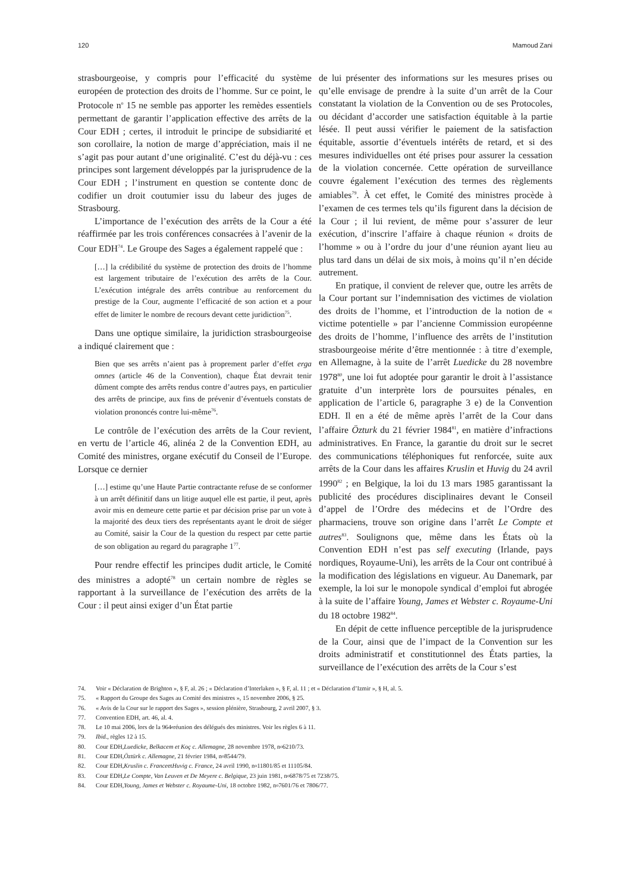120 Mamoud Zani
strasbourgeoise, y compris pour l’efficacité du système européen de protection des droits de l’homme. Sur ce point, le Protocole n<sup>o</sup> 15 ne semble pas apporter les remèdes essentiels permettant de garantir l’application effective des arrêts de la Cour EDH ; certes, il introduit le principe de subsidiarité et son corollaire, la notion de marge d’appréciation, mais il ne s’agit pas pour autant d’une originalité. C’est du déjà-vu : ces principes sont largement développés par la jurisprudence de la Cour EDH ; l’instrument en question se contente donc de codifier un droit coutumier issu du labeur des juges de Strasbourg.
L’importance de l’exécution des arrêts de la Cour a été réaffirmée par les trois conférences consacrées à l’avenir de la Cour EDH<sup>74</sup>. Le Groupe des Sages a également rappelé que :
[…] la crédibilité du système de protection des droits de l’homme est largement tributaire de l’exécution des arrêts de la Cour. L’exécution intégrale des arrêts contribue au renforcement du prestige de la Cour, augmente l’efficacité de son action et a pour effet de limiter le nombre de recours devant cette juridiction<sup>75</sup>.
Dans une optique similaire, la juridiction strasbourgeoise a indiqué clairement que :
Bien que ses arrêts n’aient pas à proprement parler d’effet erga omnes (article 46 de la Convention), chaque État devrait tenir dûment compte des arrêts rendus contre d’autres pays, en particulier des arrêts de principe, aux fins de prévenir d’éventuels constats de violation prononcés contre lui-même<sup>76</sup>.
Le contrôle de l’exécution des arrêts de la Cour revient, en vertu de l’article 46, alinéa 2 de la Convention EDH, au Comité des ministres, organe exécutif du Conseil de l’Europe. Lorsque ce dernier
[…] estime qu’une Haute Partie contractante refuse de se conformer à un arrêt définitif dans un litige auquel elle est partie, il peut, après avoir mis en demeure cette partie et par décision prise par un vote à la majorité des deux tiers des représentants ayant le droit de siéger au Comité, saisir la Cour de la question du respect par cette partie de son obligation au regard du paragraphe 1<sup>77</sup>.
Pour rendre effectif les principes dudit article, le Comité des ministres a adopté<sup>78</sup> un certain nombre de règles se rapportant à la surveillance de l’exécution des arrêts de la Cour : il peut ainsi exiger d’un État partie
de lui présenter des informations sur les mesures prises ou qu’elle envisage de prendre à la suite d’un arrêt de la Cour constatant la violation de la Convention ou de ses Protocoles, ou décidant d’accorder une satisfaction équitable à la partie lésée. Il peut aussi vérifier le paiement de la satisfaction équitable, assortie d’éventuels intérêts de retard, et si des mesures individuelles ont été prises pour assurer la cessation de la violation concernée. Cette opération de surveillance couvre également l’exécution des termes des règlements amiables<sup>79</sup>. À cet effet, le Comité des ministres procède à l’examen de ces termes tels qu’ils figurent dans la décision de la Cour ; il lui revient, de même pour s’assurer de leur exécution, d’inscrire l’affaire à chaque réunion « droits de l’homme » ou à l’ordre du jour d’une réunion ayant lieu au plus tard dans un délai de six mois, à moins qu’il n’en décide autrement.
En pratique, il convient de relever que, outre les arrêts de la Cour portant sur l’indemnisation des victimes de violation des droits de l’homme, et l’introduction de la notion de « victime potentielle » par l’ancienne Commission européenne des droits de l’homme, l’influence des arrêts de l’institution strasbourgeoise mérite d’être mentionnée : à titre d’exemple, en Allemagne, à la suite de l’arrêt Luedicke du 28 novembre 1978<sup>80</sup>, une loi fut adoptée pour garantir le droit à l’assistance gratuite d’un interprète lors de poursuites pénales, en application de l’article 6, paragraphe 3 e) de la Convention EDH. Il en a été de même après l’arrêt de la Cour dans l’affaire Özturk du 21 février 1984<sup>81</sup>, en matière d’infractions administratives. En France, la garantie du droit sur le secret des communications téléphoniques fut renforcée, suite aux arrêts de la Cour dans les affaires Kruslin et Huvig du 24 avril 1990<sup>82</sup> ; en Belgique, la loi du 13 mars 1985 garantissant la publicité des procédures disciplinaires devant le Conseil d’appel de l’Ordre des médecins et de l’Ordre des pharmaciens, trouve son origine dans l’arrêt Le Compte et autres<sup>83</sup>. Soulignons que, même dans les États où la Convention EDH n’est pas self executing (Irlande, pays nordiques, Royaume-Uni), les arrêts de la Cour ont contribué à la modification des législations en vigueur. Au Danemark, par exemple, la loi sur le monopole syndical d’emploi fut abrogée à la suite de l’affaire Young, James et Webster c. Royaume-Uni du 18 octobre 1982<sup>84</sup>.
En dépit de cette influence perceptible de la jurisprudence de la Cour, ainsi que de l’impact de la Convention sur les droits administratif et constitutionnel des États parties, la surveillance de l’exécution des arrêts de la Cour s’est
74. Voir « Déclaration de Brighton », § F, al. 26 ; « Déclaration d’Interlaken », § F, al. 11 ; et « Déclaration d’Izmir », § H, al. 5.
75. « Rapport du Groupe des Sages au Comité des ministres », 15 novembre 2006, § 25.
76. « Avis de la Cour sur le rapport des Sages », session plénière, Strasbourg, 2 avril 2007, § 3.
77. Convention EDH, art. 46, al. 4.
78. Le 10 mai 2006, lors de la 964<sup>e</sup> réunion des délégués des ministres. Voir les règles 6 à 11.
79. Ibid., règles 12 à 15.
80. Cour EDH, Luedicke, Belkacem et Koç c. Allemagne, 28 novembre 1978, n<sup>o</sup> 6210/73.
81. Cour EDH, Öztürk c. Allemagne, 21 février 1984, n<sup>o</sup> 8544/79.
82. Cour EDH, Kruslin c. France et Huvig c. France, 24 avril 1990, n<sup>o</sup> 11801/85 et 11105/84.
83. Cour EDH, Le Compte, Van Leuven et De Meyere c. Belgique, 23 juin 1981, n<sup>o</sup> 6878/75 et 7238/75.
84. Cour EDH, Young, James et Webster c. Royaume-Uni, 18 octobre 1982, n<sup>o</sup> 7601/76 et 7806/77.